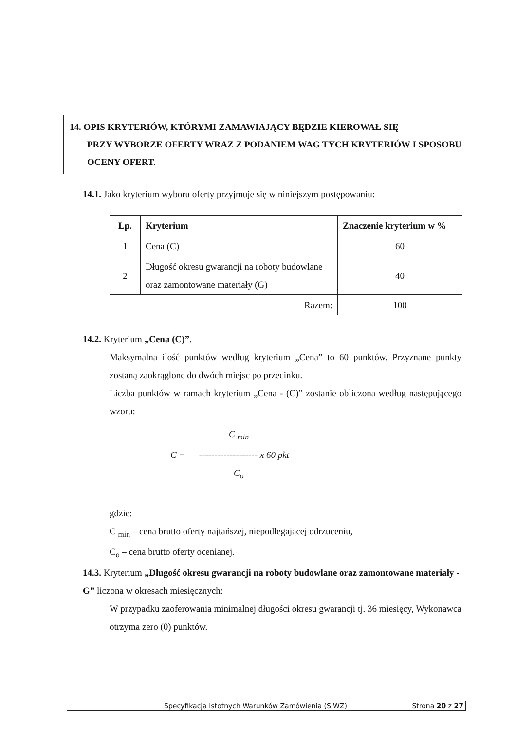14. OPIS KRYTERIÓW, KTÓRYMI ZAMAWIAJĄCY BĘDZIE KIEROWAŁ SIĘ
PRZY WYBORZE OFERTY WRAZ Z PODANIEM WAG TYCH KRYTERIÓW I SPOSOBU OCENY OFERT.
14.1. Jako kryterium wyboru oferty przyjmuje się w niniejszym postępowaniu:
| Lp. | Kryterium | Znaczenie kryterium w % |
| --- | --- | --- |
| 1 | Cena (C) | 60 |
| 2 | Długość okresu gwarancji na roboty budowlane oraz zamontowane materiały (G) | 40 |
| Razem: | | 100 |
14.2. Kryterium „Cena (C)”.
Maksymalna ilość punktów według kryterium „Cena” to 60 punktów. Przyznane punkty zostaną zaokrąglone do dwóch miejsc po przecinku.
Liczba punktów w ramach kryterium „Cena - (C)” zostanie obliczona według następującego wzoru:
C <sub>min</sub>
C = ------------------- x 60 pkt
C<sub>o</sub>
gdzie:
C <sub>min</sub> – cena brutto oferty najtańszej, niepodlegającej odrzuceniu,
C<sub>o</sub> – cena brutto oferty ocenianej.
14.3. Kryterium „Długość okresu gwarancji na roboty budowlane oraz zamontowane materiały - G” liczona w okresach miesięcznych:
W przypadku zaoferowania minimalnej długości okresu gwarancji tj. 36 miesięcy, Wykonawca otrzyma zero (0) punktów.
Specyfikacja Istotnych Warunków Zamówienia (SIWZ) Strona 20 z 27